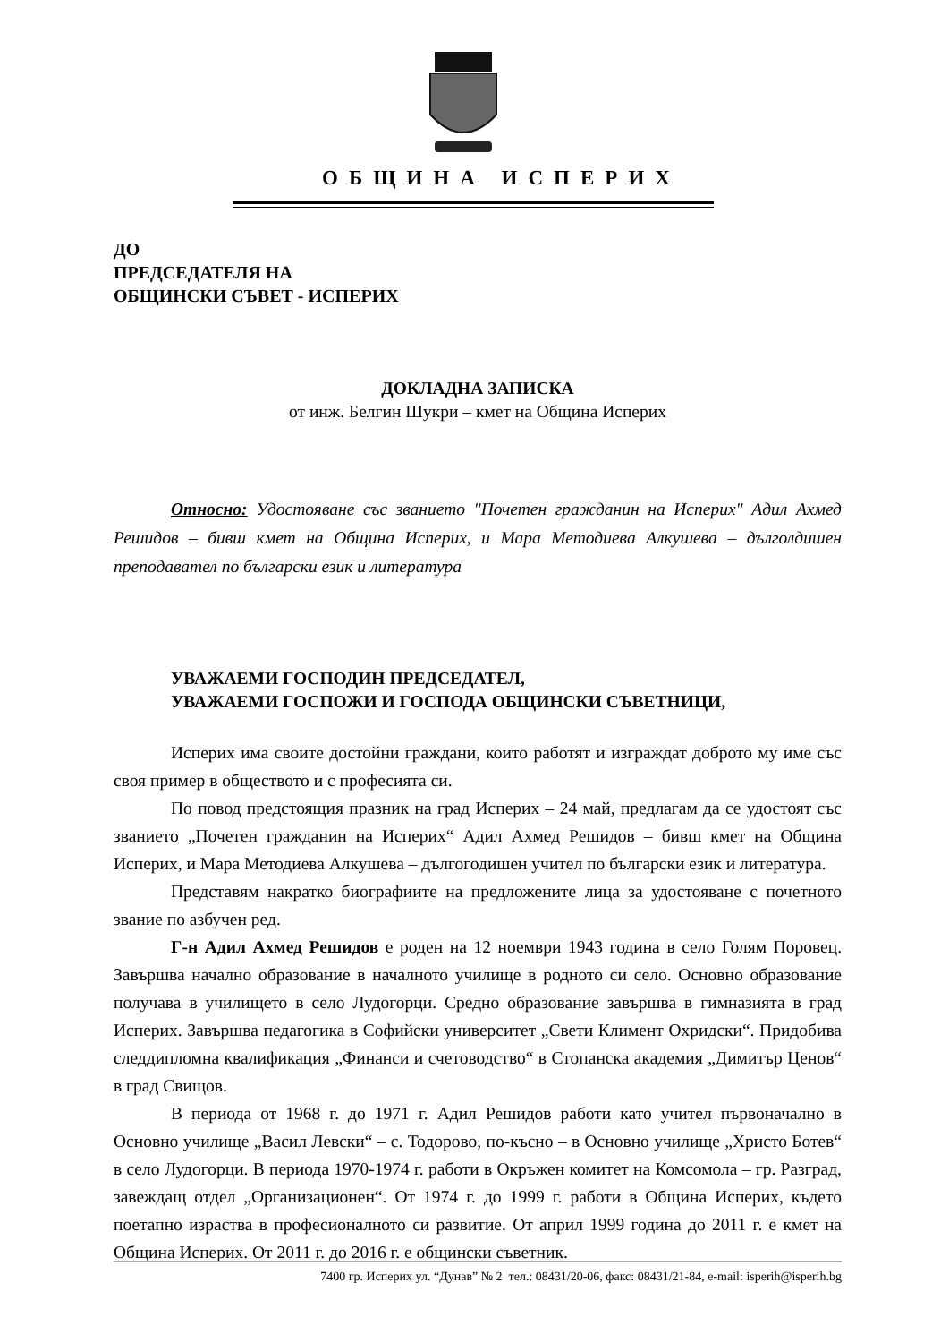ОБЩИНА ИСПЕРИХ
ДО
ПРЕДСЕДАТЕЛЯ НА
ОБЩИНСКИ СЪВЕТ - ИСПЕРИХ
ДОКЛАДНА ЗАПИСКА
от инж. Белгин Шукри – кмет на Община Исперих
Относно: Удостояване със званието "Почетен гражданин на Исперих" Адил Ахмед Решидов – бивш кмет на Община Исперих, и Мара Методиева Алкушева – дълголдишен преподавател по български език и литература
УВАЖАЕМИ ГОСПОДИН ПРЕДСЕДАТЕЛ,
УВАЖАЕМИ ГОСПОЖИ И ГОСПОДА ОБЩИНСКИ СЪВЕТНИЦИ,
Исперих има своите достойни граждани, които работят и изграждат доброто му име със своя пример в обществото и с професията си.
По повод предстоящия празник на град Исперих – 24 май, предлагам да се удостоят със званието „Почетен гражданин на Исперих“ Адил Ахмед Решидов – бивш кмет на Община Исперих, и Мара Методиева Алкушева – дългогодишен учител по български език и литература.
Представям накратко биографиите на предложените лица за удостояване с почетното звание по азбучен ред.
Г-н Адил Ахмед Решидов е роден на 12 ноември 1943 година в село Голям Поровец. Завършва начално образование в началното училище в родното си село. Основно образование получава в училището в село Лудогорци. Средно образование завършва в гимназията в град Исперих. Завършва педагогика в Софийски университет „Свети Климент Охридски“. Придобива следдипломна квалификация „Финанси и счетоводство“ в Стопанска академия „Димитър Ценов“ в град Свищов.
В периода от 1968 г. до 1971 г. Адил Решидов работи като учител първоначално в Основно училище „Васил Левски“ – с. Тодорово, по-късно – в Основно училище „Христо Ботев“ в село Лудогорци. В периода 1970-1974 г. работи в Окръжен комитет на Комсомола – гр. Разград, завеждащ отдел „Организационен“. От 1974 г. до 1999 г. работи в Община Исперих, където поетапно израства в професионалното си развитие. От април 1999 година до 2011 г. е кмет на Община Исперих. От 2011 г. до 2016 г. е общински съветник.
7400 гр. Исперих ул. “Дунав” № 2 тел.: 08431/20-06, факс: 08431/21-84, e-mail: isperih@isperih.bg